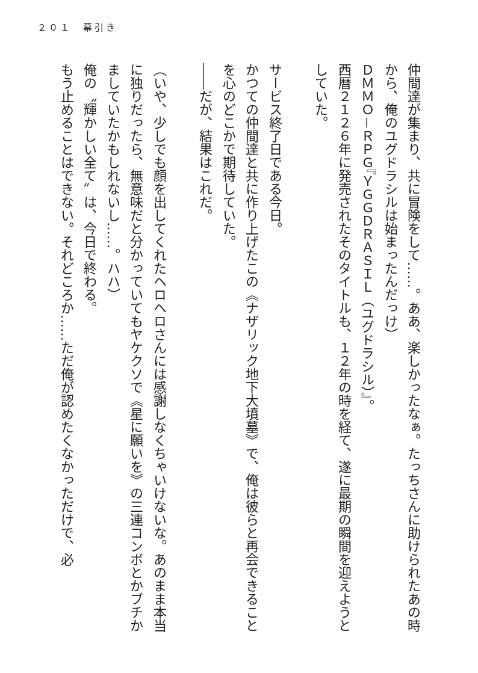２０１　幕引き
仲間達が集まり、共に冒険をして……。ああ、楽しかったなぁ。たっちさんに助けられたあの時から、俺のユグドラシルは始まったんだっけ）
ＤＭＭＯ－ＲＰＧ『ＹＧＧＤＲＡＳＩＬ（ユグドラシル）』。
西暦２１２６年に発売されたそのタイトルも、１２年の時を経て、遂に最期の瞬間を迎えようとしていた。
サービス終了日である今日。
かつての仲間達と共に作り上げたこの《ナザリック地下大墳墓》で、俺は彼らと再会できることを心のどこかで期待していた。
――だが、結果はこれだ。
（いや、少しでも顔を出してくれたヘロヘロさんには感謝しなくちゃいけないな。あのまま本当に独りだったら、無意味だと分かっていてもヤケクソで《星に願いを》の三連コンボとかブチかましていたかもしれないし……。ハハ）
俺の〝輝かしい全て〟は、今日で終わる。
もう止めることはできない。それどころか……ただ俺が認めたくなかっただけで、必